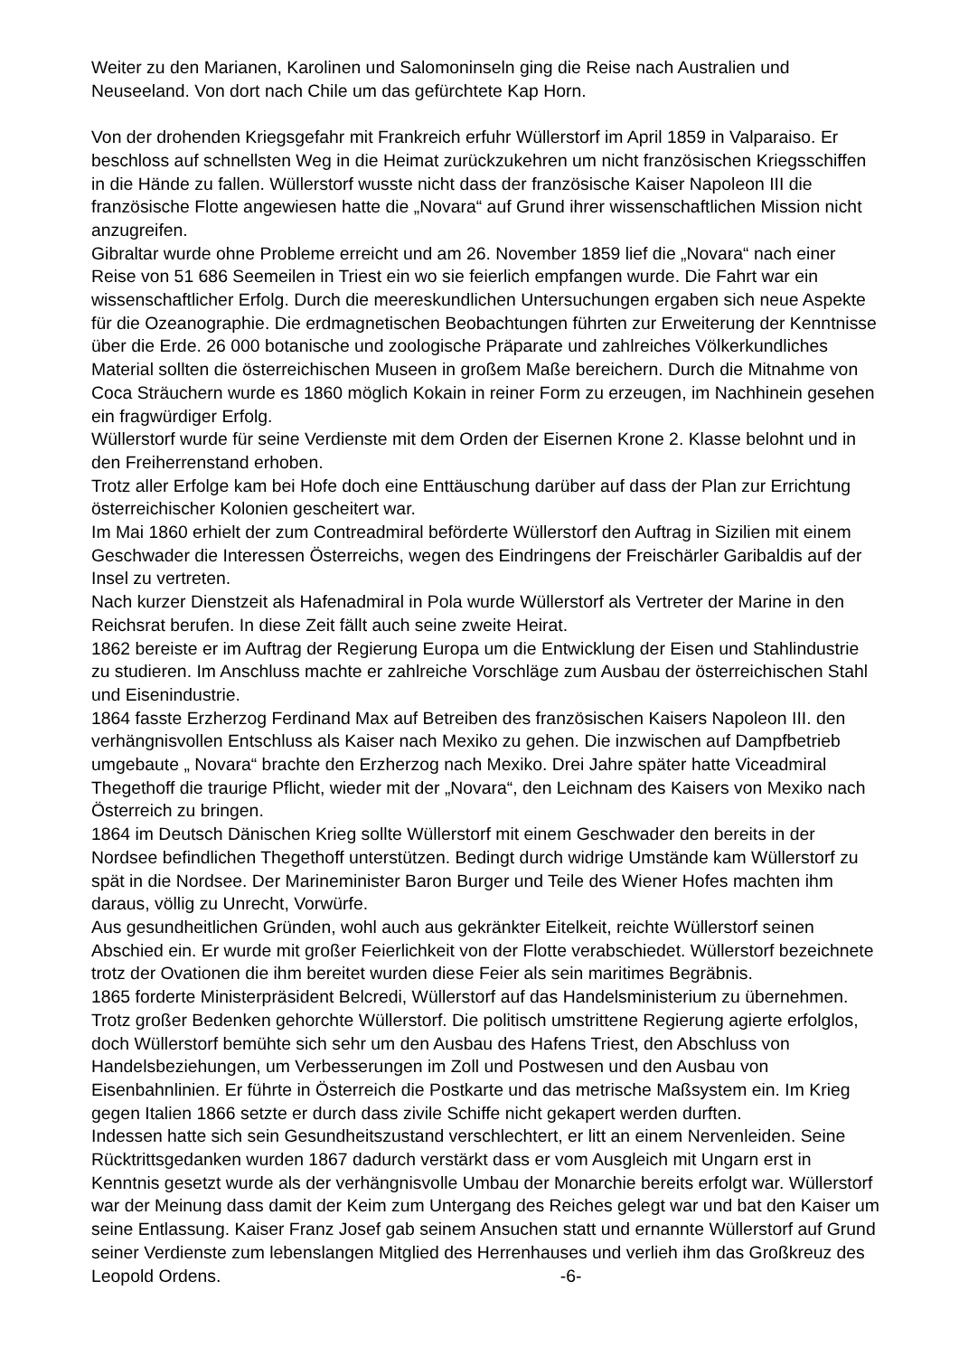Weiter zu den Marianen, Karolinen und Salomoninseln ging die Reise nach Australien und Neuseeland. Von dort nach Chile um das gefürchtete Kap Horn.
Von der drohenden Kriegsgefahr mit Frankreich erfuhr Wüllerstorf im April 1859 in Valparaiso. Er beschloss auf schnellsten Weg in die Heimat zurückzukehren um nicht französischen Kriegsschiffen in die Hände zu fallen. Wüllerstorf wusste nicht dass der französische Kaiser Napoleon III die französische Flotte angewiesen hatte die „Novara“ auf Grund ihrer wissenschaftlichen Mission nicht anzugreifen.
Gibraltar wurde ohne Probleme erreicht und am 26. November 1859 lief die „Novara“ nach einer Reise von 51 686 Seemeilen in Triest ein wo sie feierlich empfangen wurde. Die Fahrt war ein wissenschaftlicher Erfolg. Durch die meereskundlichen Untersuchungen ergaben sich neue Aspekte für die Ozeanographie. Die erdmagnetischen Beobachtungen führten zur Erweiterung der Kenntnisse über die Erde. 26 000 botanische und zoologische Präparate und zahlreiches Völkerkundliches Material sollten die österreichischen Museen in großem Maße bereichern. Durch die Mitnahme von Coca Sträuchern wurde es 1860 möglich Kokain in reiner Form zu erzeugen, im Nachhinein gesehen ein fragwürdiger Erfolg.
Wüllerstorf wurde für seine Verdienste mit dem Orden der Eisernen Krone 2. Klasse belohnt und in den Freiherrenstand erhoben.
Trotz aller Erfolge kam bei Hofe doch eine Enttäuschung darüber auf dass der Plan zur Errichtung österreichischer Kolonien gescheitert war.
Im Mai 1860 erhielt der zum Contreadmiral beförderte Wüllerstorf den Auftrag in Sizilien mit einem Geschwader die Interessen Österreichs, wegen des Eindringens der Freischärler Garibaldis auf der Insel zu vertreten.
Nach kurzer Dienstzeit als Hafenadmiral in Pola wurde Wüllerstorf als Vertreter der Marine in den Reichsrat berufen. In diese Zeit fällt auch seine zweite Heirat.
1862 bereiste er im Auftrag der Regierung Europa um die Entwicklung der Eisen und Stahlindustrie zu studieren. Im Anschluss machte er zahlreiche Vorschläge zum Ausbau der österreichischen Stahl und Eisenindustrie.
1864 fasste Erzherzog Ferdinand Max auf Betreiben des französischen Kaisers Napoleon III. den verhängnisvollen Entschluss als Kaiser nach Mexiko zu gehen. Die inzwischen auf Dampfbetrieb umgebaute „ Novara“ brachte den Erzherzog nach Mexiko. Drei Jahre später hatte Viceadmiral Thegethoff die traurige Pflicht, wieder mit der „Novara“, den Leichnam des Kaisers von Mexiko nach Österreich zu bringen.
1864 im Deutsch Dänischen Krieg sollte Wüllerstorf mit einem Geschwader den bereits in der Nordsee befindlichen Thegethoff unterstützen. Bedingt durch widrige Umstände kam Wüllerstorf zu spät in die Nordsee. Der Marineminister Baron Burger und Teile des Wiener Hofes machten ihm daraus, völlig zu Unrecht, Vorwürfe.
Aus gesundheitlichen Gründen, wohl auch aus gekränkter Eitelkeit, reichte Wüllerstorf seinen Abschied ein. Er wurde mit großer Feierlichkeit von der Flotte verabschiedet. Wüllerstorf bezeichnete trotz der Ovationen die ihm bereitet wurden diese Feier als sein maritimes Begräbnis.
1865 forderte Ministerpräsident Belcredi, Wüllerstorf auf das Handelsministerium zu übernehmen. Trotz großer Bedenken gehorchte Wüllerstorf. Die politisch umstrittene Regierung agierte erfolglos, doch Wüllerstorf bemühte sich sehr um den Ausbau des Hafens Triest, den Abschluss von Handelsbeziehungen, um Verbesserungen im Zoll und Postwesen und den Ausbau von Eisenbahnlinien. Er führte in Österreich die Postkarte und das metrische Maßsystem ein. Im Krieg gegen Italien 1866 setzte er durch dass zivile Schiffe nicht gekapert werden durften.
Indessen hatte sich sein Gesundheitszustand verschlechtert, er litt an einem Nervenleiden. Seine Rücktrittsgedanken wurden 1867 dadurch verstärkt dass er vom Ausgleich mit Ungarn erst in Kenntnis gesetzt wurde als der verhängnisvolle Umbau der Monarchie bereits erfolgt war. Wüllerstorf war der Meinung dass damit der Keim zum Untergang des Reiches gelegt war und bat den Kaiser um seine Entlassung. Kaiser Franz Josef gab seinem Ansuchen statt und ernannte Wüllerstorf auf Grund seiner Verdienste zum lebenslangen Mitglied des Herrenhauses und verlieh ihm das Großkreuz des Leopold Ordens. -6-